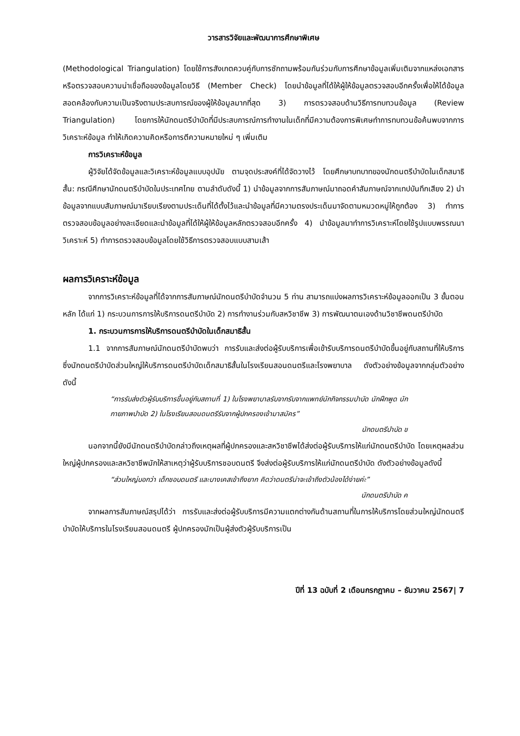วารสารวิจัยและพัฒนาการศึกษาพิเศษ
(Methodological Triangulation) โดยใช้การสังเกตควบคู่กับการซักถามพร้อมกันร่วมกับการศึกษาข้อมูลเพิ่มเติมจากแหล่งเอกสาร หรือตรวจสอบความน่าเชื่อถือของข้อมูลโดยวิธี (Member Check) โดยนำข้อมูลที่ได้ให้ผู้ให้ข้อมูลตรวจสอบอีกครั้งเพื่อให้ได้ข้อมูลสอดคล้องกับความเป็นจริงตามประสบการณ์ของผู้ให้ข้อมูลมากที่สุด 3) การตรวจสอบด้านวิธีการทบทวนข้อมูล (Review Triangulation) โดยการให้นักดนตรีบำบัดที่มีประสบการณ์การทำงานในเด็กที่มีความต้องการพิเศษทำการทบทวนข้อค้นพบจากการวิเคราะห์ข้อมูล ทำให้เกิดความคิดหรือการตีความหมายใหม่ ๆ เพิ่มเติม
การวิเคราะห์ข้อมูล
ผู้วิจัยได้จัดข้อมูลและวิเคราะห์ข้อมูลแบบอุปนัย ตามจุดประสงค์ที่ได้จัดวางไว้ โดยศึกษาบทบาทของนักดนตรีบำบัดในเด็กสมาธิสั้น: กรณีศึกษานักดนตรีบำบัดในประเทศไทย ตามลำดับดังนี้ 1) นำข้อมูลจากการสัมภาษณ์มาถอดคำสัมภาษณ์จากเทปบันทึกเสียง 2) นำข้อมูลจากแบบสัมภาษณ์มาเรียบเรียงตามประเด็นที่ได้ตั้งไว้และนำข้อมูลที่มีความตรงประเด็นมาจัดตามหมวดหมู่ให้ถูกต้อง 3) ทำการตรวจสอบข้อมูลอย่างละเอียดและนำข้อมูลที่ได้ให้ผู้ให้ข้อมูลหลักตรวจสอบอีกครั้ง 4) นำข้อมูลมาทำการวิเคราะห์โดยใช้รูปแบบพรรณนาวิเคราะห์ 5) ทำการตรวจสอบข้อมูลโดยใช้วิธีการตรวจสอบแบบสามเส้า
ผลการวิเคราะห์ข้อมูล
จากการวิเคราะห์ข้อมูลที่ได้จากการสัมภาษณ์นักดนตรีบำบัดจำนวน 5 ท่าน สามารถแบ่งผลการวิเคราะห์ข้อมูลออกเป็น 3 ขั้นตอนหลัก ได้แก่ 1) กระบวนการการให้บริการดนตรีบำบัด 2) การทำงานร่วมกับสหวิชาชีพ 3) การพัฒนาตนเองด้านวิชาชีพดนตรีบำบัด
1. กระบวนการการให้บริการดนตรีบำบัดในเด็กสมาธิสั้น
1.1 จากการสัมภาษณ์นักดนตรีบำบัดพบว่า การรับและส่งต่อผู้รับบริการเพื่อเข้ารับบริการดนตรีบำบัดขึ้นอยู่กับสถานที่ให้บริการ ซึ่งนักดนตรีบำบัดส่วนใหญ่ให้บริการดนตรีบำบัดเด็กสมาธิสั้นในโรงเรียนสอนดนตรีและโรงพยาบาล ดังตัวอย่างข้อมูลจากกลุ่มตัวอย่างดังนี้
“การรับส่งตัวผู้รับบริการขึ้นอยู่กับสถานที่ 1) ในโรงพยาบาลรับจากรับจากแพทย์นักกิจกรรมบำบัด นักฝึกพูด นักกายภาพบำบัด 2) ในโรงเรียนสอนดนตรีรับจากผู้ปกครองเข้ามาสมัคร”
นักดนตรีบำบัด ข
นอกจากนี้ยังมีนักดนตรีบำบัดกล่าวถึงเหตุผลที่ผู้ปกครองและสหวิชาชีพได้ส่งต่อผู้รับบริการให้แก่นักดนตรีบำบัด โดยเหตุผลส่วนใหญ่ผู้ปกครองและสหวิชาชีพมักให้สาเหตุว่าผู้รับบริการชอบดนตรี จึงส่งต่อผู้รับบริการให้แก่นักดนตรีบำบัด ดังตัวอย่างข้อมูลดังนี้
“ส่วนใหญ่บอกว่า เด็กชอบดนตรี และบางเคสเข้าถึงยาก คิดว่าดนตรีน่าจะเข้าถึงตัวน้องได้ง่ายค่ะ”
นักดนตรีบำบัด ค
จากผลการสัมภาษณ์สรุปได้ว่า การรับและส่งต่อผู้รับบริการมีความแตกต่างกันด้านสถานที่ในการให้บริการโดยส่วนใหญ่นักดนตรีบำบัดให้บริการในโรงเรียนสอนดนตรี ผู้ปกครองมักเป็นผู้ส่งตัวผู้รับบริการเป็น
ปีที่ 13 ฉบับที่ 2 เดือนกรกฎาคม – ธันวาคม 2567| 7